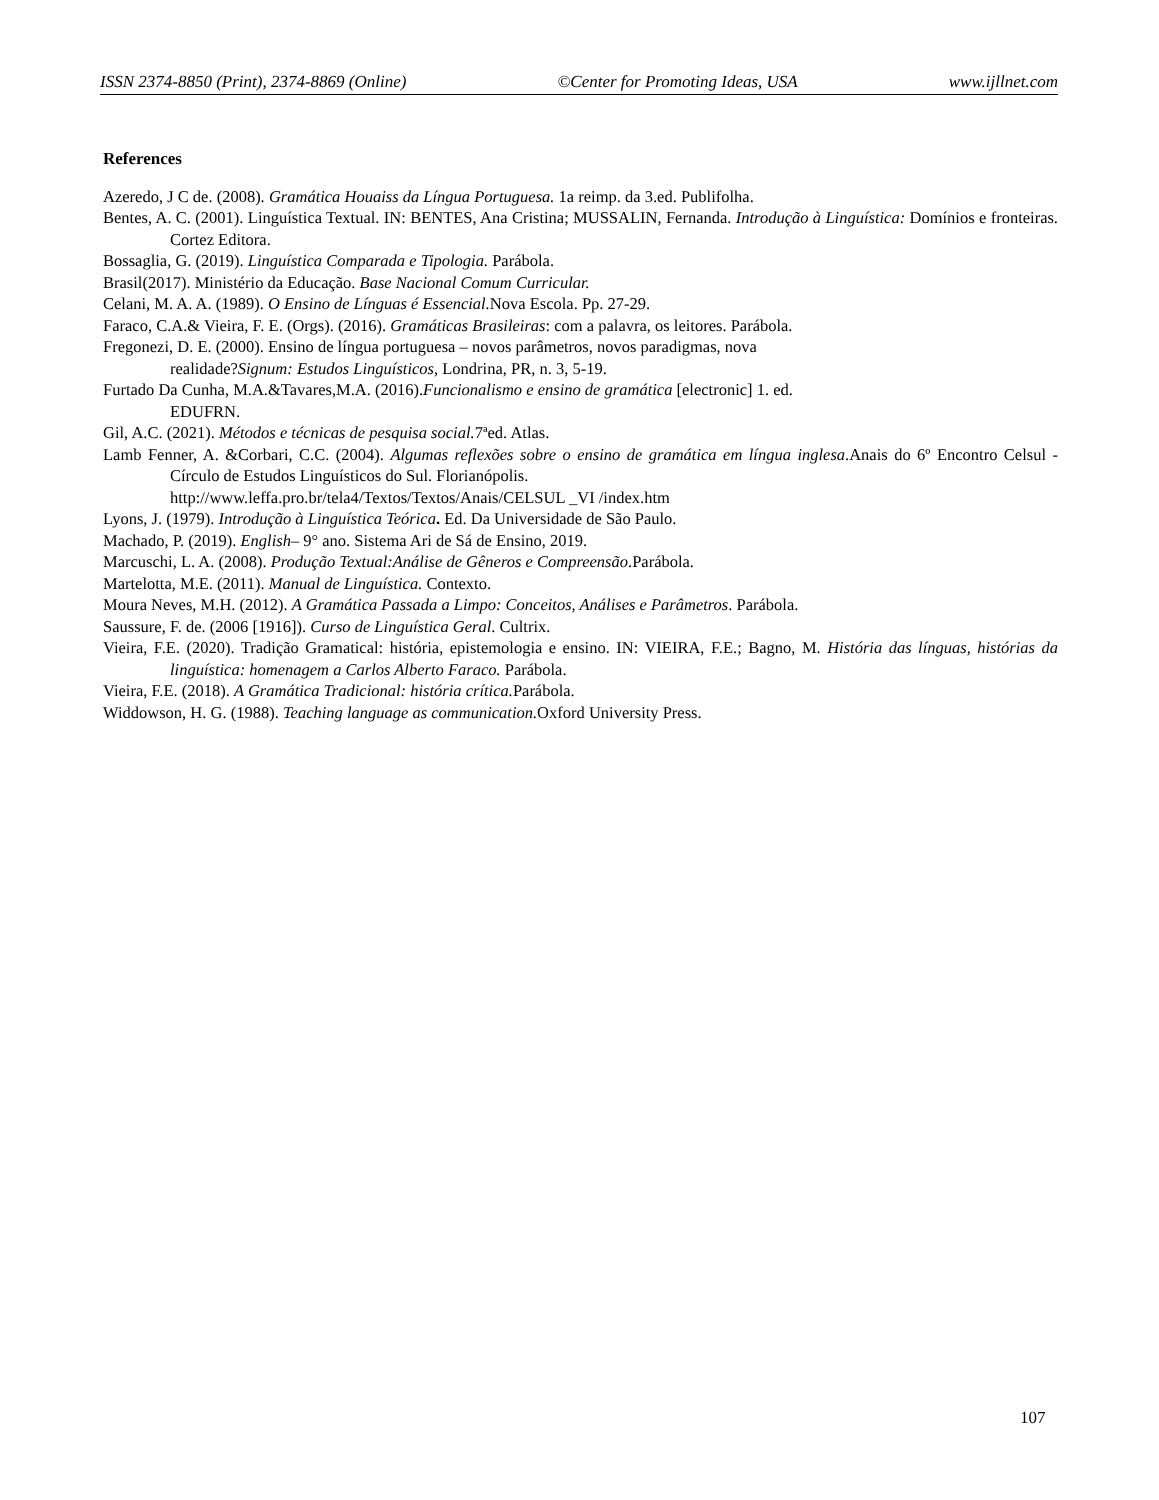ISSN 2374-8850 (Print), 2374-8869 (Online) ©Center for Promoting Ideas, USA www.ijllnet.com
References
Azeredo, J C de. (2008). Gramática Houaiss da Língua Portuguesa. 1a reimp. da 3.ed. Publifolha.
Bentes, A. C. (2001). Linguística Textual. IN: BENTES, Ana Cristina; MUSSALIN, Fernanda. Introdução à Linguística: Domínios e fronteiras. Cortez Editora.
Bossaglia, G. (2019). Linguística Comparada e Tipologia. Parábola.
Brasil(2017). Ministério da Educação. Base Nacional Comum Curricular.
Celani, M. A. A. (1989). O Ensino de Línguas é Essencial. Nova Escola. Pp. 27-29.
Faraco, C.A.& Vieira, F. E. (Orgs). (2016). Gramáticas Brasileiras: com a palavra, os leitores. Parábola.
Fregonezi, D. E. (2000). Ensino de língua portuguesa – novos parâmetros, novos paradigmas, nova
realidade?Signum: Estudos Linguísticos, Londrina, PR, n. 3, 5-19.
Furtado Da Cunha, M.A.&Tavares,M.A. (2016).Funcionalismo e ensino de gramática [electronic] 1. ed.
EDUFRN.
Gil, A.C. (2021). Métodos e técnicas de pesquisa social. 7ªed. Atlas.
Lamb Fenner, A. &Corbari, C.C. (2004). Algumas reflexões sobre o ensino de gramática em língua inglesa.Anais do 6º Encontro Celsul - Círculo de Estudos Linguísticos do Sul. Florianópolis.
http://www.leffa.pro.br/tela4/Textos/Textos/Anais/CELSUL _VI /index.htm
Lyons, J. (1979). Introdução à Linguística Teórica. Ed. Da Universidade de São Paulo.
Machado, P. (2019). English– 9° ano. Sistema Ari de Sá de Ensino, 2019.
Marcuschi, L. A. (2008). Produção Textual:Análise de Gêneros e Compreensão.Parábola.
Martelotta, M.E. (2011). Manual de Linguística. Contexto.
Moura Neves, M.H. (2012). A Gramática Passada a Limpo: Conceitos, Análises e Parâmetros. Parábola.
Saussure, F. de. (2006 [1916]). Curso de Linguística Geral. Cultrix.
Vieira, F.E. (2020). Tradição Gramatical: história, epistemologia e ensino. IN: VIEIRA, F.E.; Bagno, M. História das línguas, histórias da linguística: homenagem a Carlos Alberto Faraco. Parábola.
Vieira, F.E. (2018). A Gramática Tradicional: história crítica. Parábola.
Widdowson, H. G. (1988). Teaching language as communication. Oxford University Press.
107